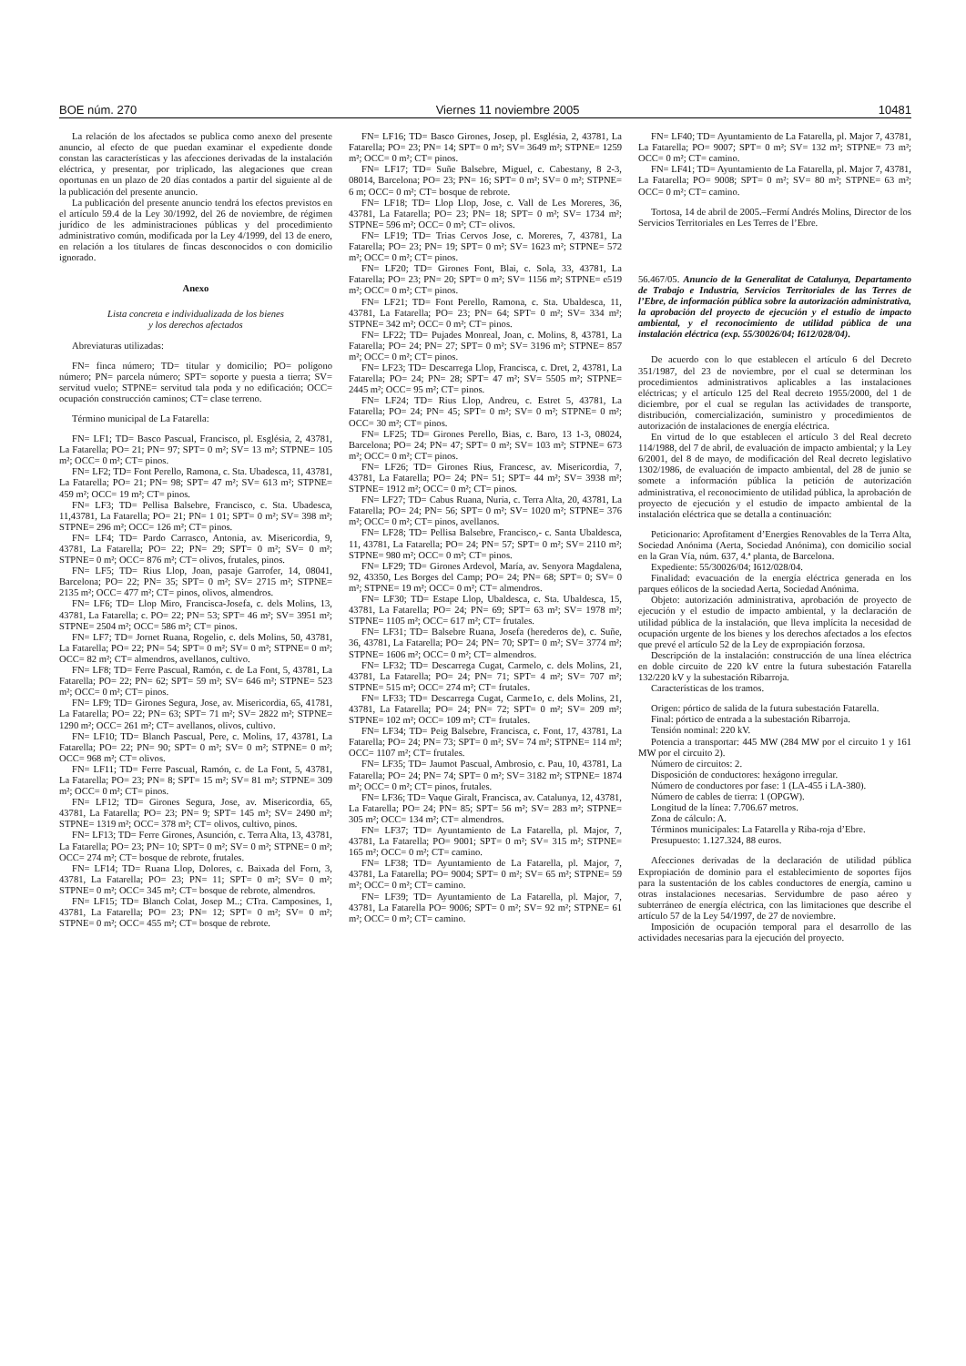BOE núm. 270 Viernes 11 noviembre 2005 10481
La relación de los afectados se publica como anexo del presente anuncio, al efecto de que puedan examinar el expediente donde constan las características y las afecciones derivadas de la instalación eléctrica, y presentar, por triplicado, las alegaciones que crean oportunas en un plazo de 20 días contados a partir del siguiente al de la publicación del presente anuncio.
La publicación del presente anuncio tendrá los efectos previstos en el artículo 59.4 de la Ley 30/1992, del 26 de noviembre, de régimen jurídico de les administraciones públicas y del procedimiento administrativo común, modificada por la Ley 4/1999, del 13 de enero, en relación a los titulares de fincas desconocidos o con domicilio ignorado.
Anexo
Lista concreta e individualizada de los bienes
y los derechos afectados
Abreviaturas utilizadas:
FN= finca número; TD= titular y domicilio; PO= polígono número; PN= parcela número; SPT= soporte y puesta a tierra; SV= servitud vuelo; STPNE= servitud tala poda y no edificación; OCC= ocupación construcción caminos; CT= clase terreno.
Término municipal de La Fatarella:
FN= LF1; TD= Basco Pascual, Francisco, pl. Església, 2, 43781, La Fatarella; PO= 21; PN= 97; SPT= 0 m²; SV= 13 m²; STPNE= 105 m²; OCC= 0 m²; CT= pinos.
FN= LF2; TD= Font Perello, Ramona, c. Sta. Ubadesca, 11, 43781, La Fatarella; PO= 21; PN= 98; SPT= 47 m²; SV= 613 m²; STPNE= 459 m²; OCC= 19 m²; CT= pinos.
FN= LF3; TD= Pellisa Balsebre, Francisco, c. Sta. Ubadesca, 11,43781, La Fatarella; PO= 21; PN= 1 01; SPT= 0 m²; SV= 398 m²; STPNE= 296 m²; OCC= 126 m²; CT= pinos.
FN= LF4; TD= Pardo Carrasco, Antonia, av. Misericordia, 9, 43781, La Fatarella; PO= 22; PN= 29; SPT= 0 m²; SV= 0 m²; STPNE= 0 m²; OCC= 876 m²; CT= olivos, frutales, pinos.
FN= LF5; TD= Rius Llop, Joan, pasaje Garrofer, 14, 08041, Barcelona; PO= 22; PN= 35; SPT= 0 m²; SV= 2715 m²; STPNE= 2135 m²; OCC= 477 m²; CT= pinos, olivos, almendros.
FN= LF6; TD= Llop Miro, Francisca-Josefa, c. dels Molins, 13, 43781, La Fatarella; c. PO= 22; PN= 53; SPT= 46 m²; SV= 3951 m²; STPNE= 2504 m²; OCC= 586 m²; CT= pinos.
FN= LF7; TD= Jornet Ruana, Rogelio, c. dels Molins, 50, 43781, La Fatarella; PO= 22; PN= 54; SPT= 0 m²; SV= 0 m²; STPNE= 0 m²; OCC= 82 m²; CT= almendros, avellanos, cultivo.
FN= LF8; TD= Ferre Pascual, Ramón, c. de La Font, 5, 43781, La Fatarella; PO= 22; PN= 62; SPT= 59 m²; SV= 646 m²; STPNE= 523 m²; OCC= 0 m²; CT= pinos.
FN= LF9; TD= Girones Segura, Jose, av. Misericordia, 65, 41781, La Fatarella; PO= 22; PN= 63; SPT= 71 m²; SV= 2822 m²; STPNE= 1290 m²; OCC= 261 m²; CT= avellanos, olivos, cultivo.
FN= LF10; TD= Blanch Pascual, Pere, c. Molins, 17, 43781, La Fatarella; PO= 22; PN= 90; SPT= 0 m²; SV= 0 m²; STPNE= 0 m²; OCC= 968 m²; CT= olivos.
FN= LF11; TD= Ferre Pascual, Ramón, c. de La Font, 5, 43781, La Fatarella; PO= 23; PN= 8; SPT= 15 m²; SV= 81 m²; STPNE= 309 m²; OCC= 0 m²; CT= pinos.
FN= LF12; TD= Girones Segura, Jose, av. Misericordia, 65, 43781, La Fatarella; PO= 23; PN= 9; SPT= 145 m²; SV= 2490 m²; STPNE= 1319 m²; OCC= 378 m²; CT= olivos, cultivo, pinos.
FN= LF13; TD= Ferre Girones, Asunción, c. Terra Alta, 13, 43781, La Fatarella; PO= 23; PN= 10; SPT= 0 m²; SV= 0 m²; STPNE= 0 m²; OCC= 274 m²; CT= bosque de rebrote, frutales.
FN= LF14; TD= Ruana Llop, Dolores, c. Baixada del Forn, 3, 43781, La Fatarella; PO= 23; PN= 11; SPT= 0 m²; SV= 0 m²; STPNE= 0 m²; OCC= 345 m²; CT= bosque de rebrote, almendros.
FN= LF15; TD= Blanch Colat, Josep M..; CTra. Camposines, 1, 43781, La Fatarella; PO= 23; PN= 12; SPT= 0 m²; SV= 0 m²; STPNE= 0 m²; OCC= 455 m²; CT= bosque de rebrote.
FN= LF16; TD= Basco Girones, Josep, pl. Església, 2, 43781, La Fatarella; PO= 23; PN= 14; SPT= 0 m²; SV= 3649 m²; STPNE= 1259 m²; OCC= 0 m²; CT= pinos.
FN= LF17; TD= Suñe Balsebre, Miguel, c. Cabestany, 8 2-3, 08014, Barcelona; PO= 23; PN= 16; SPT= 0 m²; SV= 0 m²; STPNE= 6 m; OCC= 0 m²; CT= bosque de rebrote.
FN= LF18; TD= Llop Llop, Jose, c. Vall de Les Moreres, 36, 43781, La Fatarella; PO= 23; PN= 18; SPT= 0 m²; SV= 1734 m²; STPNE= 596 m²; OCC= 0 m²; CT= olivos.
FN= LF19; TD= Trias Cervos Jose, c. Moreres, 7, 43781, La Fatarella; PO= 23; PN= 19; SPT= 0 m²; SV= 1623 m²; STPNE= 572 m²; OCC= 0 m²; CT= pinos.
FN= LF20; TD= Girones Font, Blai, c. Sola, 33, 43781, La Fatarella; PO= 23; PN= 20; SPT= 0 m²; SV= 1156 m²; STPNE= e519 m²; OCC= 0 m²; CT= pinos.
FN= LF21; TD= Font Perello, Ramona, c. Sta. Ubaldesca, 11, 43781, La Fatarella; PO= 23; PN= 64; SPT= 0 m²; SV= 334 m²; STPNE= 342 m²; OCC= 0 m²; CT= pinos.
FN= LF22; TD= Pujades Monreal, Joan, c. Molins, 8, 43781, La Fatarella; PO= 24; PN= 27; SPT= 0 m²; SV= 3196 m²; STPNE= 857 m²; OCC= 0 m²; CT= pinos.
FN= LF23; TD= Descarrega Llop, Francisca, c. Dret, 2, 43781, La Fatarella; PO= 24; PN= 28; SPT= 47 m²; SV= 5505 m²; STPNE= 2445 m²; OCC= 95 m²; CT= pinos.
FN= LF24; TD= Rius Llop, Andreu, c. Estret 5, 43781, La Fatarella; PO= 24; PN= 45; SPT= 0 m²; SV= 0 m²; STPNE= 0 m²; OCC= 30 m²; CT= pinos.
FN= LF25; TD= Girones Perello, Bias, c. Baro, 13 1-3, 08024, Barcelona; PO= 24; PN= 47; SPT= 0 m²; SV= 103 m²; STPNE= 673 m²; OCC= 0 m²; CT= pinos.
FN= LF26; TD= Girones Rius, Francesc, av. Misericordia, 7, 43781, La Fatarella; PO= 24; PN= 51; SPT= 44 m²; SV= 3938 m²; STPNE= 1912 m²; OCC= 0 m²; CT= pinos.
FN= LF27; TD= Cabus Ruana, Nuria, c. Terra Alta, 20, 43781, La Fatarella; PO= 24; PN= 56; SPT= 0 m²; SV= 1020 m²; STPNE= 376 m²; OCC= 0 m²; CT= pinos, avellanos.
FN= LF28; TD= Pellisa Balsebre, Francisco,- c. Santa Ubaldesca, 11, 43781, La Fatarella; PO= 24; PN= 57; SPT= 0 m²; SV= 2110 m²; STPNE= 980 m²; OCC= 0 m²; CT= pinos.
FN= LF29; TD= Girones Ardevol, María, av. Senyora Magdalena, 92, 43350, Les Borges del Camp; PO= 24; PN= 68; SPT= 0; SV= 0 m²; STPNE= 19 m²; OCC= 0 m²; CT= almendros.
FN= LF30; TD= Estape Llop, Ubaldesca, c. Sta. Ubaldesca, 15, 43781, La Fatarella; PO= 24; PN= 69; SPT= 63 m²; SV= 1978 m²; STPNE= 1105 m²; OCC= 617 m²; CT= frutales.
FN= LF31; TD= Balsebre Ruana, Josefa (herederos de), c. Suñe, 36, 43781, La Fatarella; PO= 24; PN= 70; SPT= 0 m²; SV= 3774 m²; STPNE= 1606 m²; OCC= 0 m²; CT= almendros.
FN= LF32; TD= Descarrega Cugat, Carmelo, c. dels Molins, 21, 43781, La Fatarella; PO= 24; PN= 71; SPT= 4 m²; SV= 707 m²; STPNE= 515 m²; OCC= 274 m²; CT= frutales.
FN= LF33; TD= Descarrega Cugat, Carme1o, c. dels Molins, 21, 43781, La Fatarella; PO= 24; PN= 72; SPT= 0 m²; SV= 209 m²; STPNE= 102 m²; OCC= 109 m²; CT= frutales.
FN= LF34; TD= Peig Balsebre, Francisca, c. Font, 17, 43781, La Fatarella; PO= 24; PN= 73; SPT= 0 m²; SV= 74 m²; STPNE= 114 m²; OCC= 1107 m²; CT= frutales.
FN= LF35; TD= Jaumot Pascual, Ambrosio, c. Pau, 10, 43781, La Fatarella; PO= 24; PN= 74; SPT= 0 m²; SV= 3182 m²; STPNE= 1874 m²; OCC= 0 m²; CT= pinos, frutales.
FN= LF36; TD= Vaque Giralt, Francisca, av. Catalunya, 12, 43781, La Fatarella; PO= 24; PN= 85; SPT= 56 m²; SV= 283 m²; STPNE= 305 m²; OCC= 134 m²; CT= almendros.
FN= LF37; TD= Ayuntamiento de La Fatarella, pl. Major, 7, 43781, La Fatarella; PO= 9001; SPT= 0 m²; SV= 315 m²; STPNE= 165 m²; OCC= 0 m²; CT= camino.
FN= LF38; TD= Ayuntamiento de La Fatarella, pl. Major, 7, 43781, La Fatarella; PO= 9004; SPT= 0 m²; SV= 65 m²; STPNE= 59 m²; OCC= 0 m²; CT= camino.
FN= LF39; TD= Ayuntamiento de La Fatarella, pl. Major, 7, 43781, La Fatarella PO= 9006; SPT= 0 m²; SV= 92 m²; STPNE= 61 m²; OCC= 0 m²; CT= camino.
FN= LF40; TD= Ayuntamiento de La Fatarella, pl. Major 7, 43781, La Fatarella; PO= 9007; SPT= 0 m²; SV= 132 m²; STPNE= 73 m²; OCC= 0 m²; CT= camino.
FN= LF41; TD= Ayuntamiento de La Fatarella, pl. Major 7, 43781, La Fatarella; PO= 9008; SPT= 0 m²; SV= 80 m²; STPNE= 63 m²; OCC= 0 m²; CT= camino.
Tortosa, 14 de abril de 2005.–Fermí Andrés Molins, Director de los Servicios Territoriales en Les Terres de l’Ebre.
56.467/05. Anuncio de la Generalitat de Catalunya, Departamento de Trabajo e Industria, Servicios Territoriales de las Terres de l’Ebre, de información pública sobre la autorización administrativa, la aprobación del proyecto de ejecución y el estudio de impacto ambiental, y el reconocimiento de utilidad pública de una instalación eléctrica (exp. 55/30026/04; I612/028/04).
De acuerdo con lo que establecen el artículo 6 del Decreto 351/1987, del 23 de noviembre, por el cual se determinan los procedimientos administrativos aplicables a las instalaciones eléctricas; y el artículo 125 del Real decreto 1955/2000, del 1 de diciembre, por el cual se regulan las actividades de transporte, distribución, comercialización, suministro y procedimientos de autorización de instalaciones de energía eléctrica.
En virtud de lo que establecen el artículo 3 del Real decreto 114/1988, del 7 de abril, de evaluación de impacto ambiental; y la Ley 6/2001, del 8 de mayo, de modificación del Real decreto legislativo 1302/1986, de evaluación de impacto ambiental, del 28 de junio se somete a información pública la petición de autorización administrativa, el reconocimiento de utilidad pública, la aprobación de proyecto de ejecución y el estudio de impacto ambiental de la instalación eléctrica que se detalla a continuación:
Peticionario: Aprofitament d’Energies Renovables de la Terra Alta, Sociedad Anónima (Aerta, Sociedad Anónima), con domicilio social en la Gran Vía, núm. 637, 4.ª planta, de Barcelona.
Expediente: 55/30026/04; I612/028/04.
Finalidad: evacuación de la energía eléctrica generada en los parques eólicos de la sociedad Aerta, Sociedad Anónima.
Objeto: autorización administrativa, aprobación de proyecto de ejecución y el estudio de impacto ambiental, y la declaración de utilidad pública de la instalación, que lleva implícita la necesidad de ocupación urgente de los bienes y los derechos afectados a los efectos que prevé el artículo 52 de la Ley de expropiación forzosa.
Descripción de la instalación: construcción de una línea eléctrica en doble circuito de 220 kV entre la futura subestación Fatarella 132/220 kV y la subestación Ribarroja.
Características de los tramos.
Origen: pórtico de salida de la futura subestación Fatarella.
Final: pórtico de entrada a la subestación Ribarroja.
Tensión nominal: 220 kV.
Potencia a transportar: 445 MW (284 MW por el circuito 1 y 161 MW por el circuito 2).
Número de circuitos: 2.
Disposición de conductores: hexágono irregular.
Número de conductores por fase: 1 (LA-455 i LA-380).
Número de cables de tierra: 1 (OPGW).
Longitud de la línea: 7.706.67 metros.
Zona de cálculo: A.
Términos municipales: La Fatarella y Riba-roja d’Ebre.
Presupuesto: 1.127.324, 88 euros.
Afecciones derivadas de la declaración de utilidad pública Expropiación de dominio para el establecimiento de soportes fijos para la sustentación de los cables conductores de energía, camino u otras instalaciones necesarias. Servidumbre de paso aéreo y subterráneo de energía eléctrica, con las limitaciones que describe el artículo 57 de la Ley 54/1997, de 27 de noviembre.
Imposición de ocupación temporal para el desarrollo de las actividades necesarias para la ejecución del proyecto.